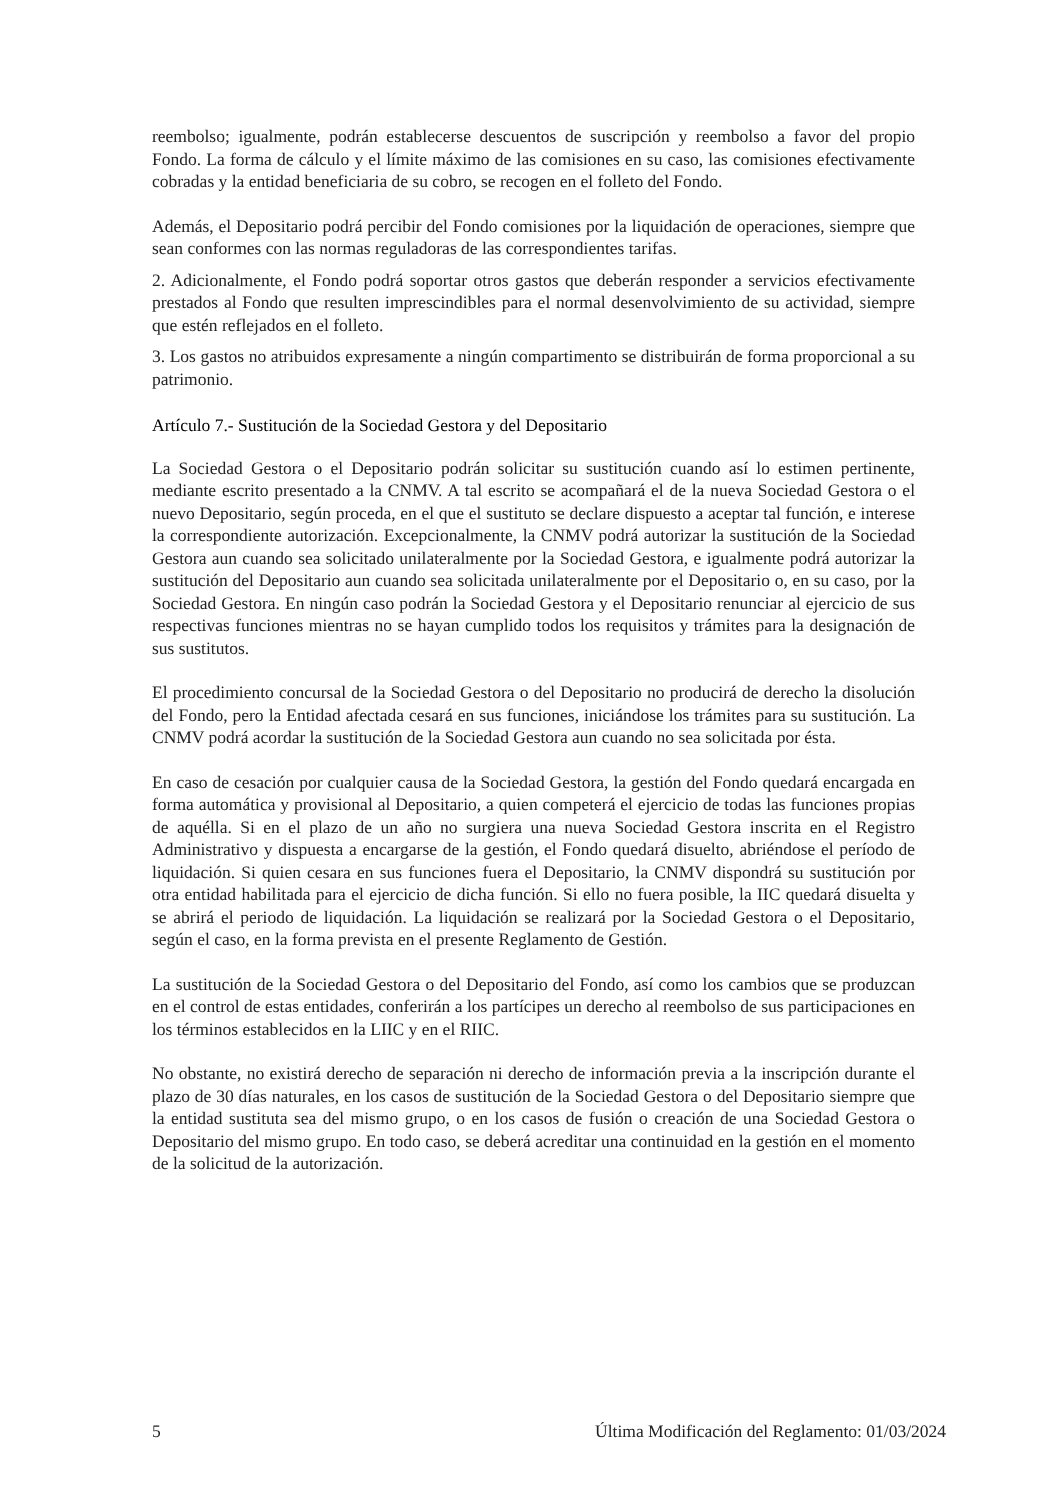reembolso; igualmente, podrán establecerse descuentos de suscripción y reembolso a favor del propio Fondo. La forma de cálculo y el límite máximo de las comisiones en su caso, las comisiones efectivamente cobradas y la entidad beneficiaria de su cobro, se recogen en el folleto del Fondo.
Además, el Depositario podrá percibir del Fondo comisiones por la liquidación de operaciones, siempre que sean conformes con las normas reguladoras de las correspondientes tarifas.
2. Adicionalmente, el Fondo podrá soportar otros gastos que deberán responder a servicios efectivamente prestados al Fondo que resulten imprescindibles para el normal desenvolvimiento de su actividad, siempre que estén reflejados en el folleto.
3. Los gastos no atribuidos expresamente a ningún compartimento se distribuirán de forma proporcional a su patrimonio.
Artículo 7.- Sustitución de la Sociedad Gestora y del Depositario
La Sociedad Gestora o el Depositario podrán solicitar su sustitución cuando así lo estimen pertinente, mediante escrito presentado a la CNMV. A tal escrito se acompañará el de la nueva Sociedad Gestora o el nuevo Depositario, según proceda, en el que el sustituto se declare dispuesto a aceptar tal función, e interese la correspondiente autorización. Excepcionalmente, la CNMV podrá autorizar la sustitución de la Sociedad Gestora aun cuando sea solicitado unilateralmente por la Sociedad Gestora, e igualmente podrá autorizar la sustitución del Depositario aun cuando sea solicitada unilateralmente por el Depositario o, en su caso, por la Sociedad Gestora. En ningún caso podrán la Sociedad Gestora y el Depositario renunciar al ejercicio de sus respectivas funciones mientras no se hayan cumplido todos los requisitos y trámites para la designación de sus sustitutos.
El procedimiento concursal de la Sociedad Gestora o del Depositario no producirá de derecho la disolución del Fondo, pero la Entidad afectada cesará en sus funciones, iniciándose los trámites para su sustitución. La CNMV podrá acordar la sustitución de la Sociedad Gestora aun cuando no sea solicitada por ésta.
En caso de cesación por cualquier causa de la Sociedad Gestora, la gestión del Fondo quedará encargada en forma automática y provisional al Depositario, a quien competerá el ejercicio de todas las funciones propias de aquélla. Si en el plazo de un año no surgiera una nueva Sociedad Gestora inscrita en el Registro Administrativo y dispuesta a encargarse de la gestión, el Fondo quedará disuelto, abriéndose el período de liquidación. Si quien cesara en sus funciones fuera el Depositario, la CNMV dispondrá su sustitución por otra entidad habilitada para el ejercicio de dicha función. Si ello no fuera posible, la IIC quedará disuelta y se abrirá el periodo de liquidación. La liquidación se realizará por la Sociedad Gestora o el Depositario, según el caso, en la forma prevista en el presente Reglamento de Gestión.
La sustitución de la Sociedad Gestora o del Depositario del Fondo, así como los cambios que se produzcan en el control de estas entidades, conferirán a los partícipes un derecho al reembolso de sus participaciones en los términos establecidos en la LIIC y en el RIIC.
No obstante, no existirá derecho de separación ni derecho de información previa a la inscripción durante el plazo de 30 días naturales, en los casos de sustitución de la Sociedad Gestora o del Depositario siempre que la entidad sustituta sea del mismo grupo, o en los casos de fusión o creación de una Sociedad Gestora o Depositario del mismo grupo. En todo caso, se deberá acreditar una continuidad en la gestión en el momento de la solicitud de la autorización.
5 Última Modificación del Reglamento: 01/03/2024